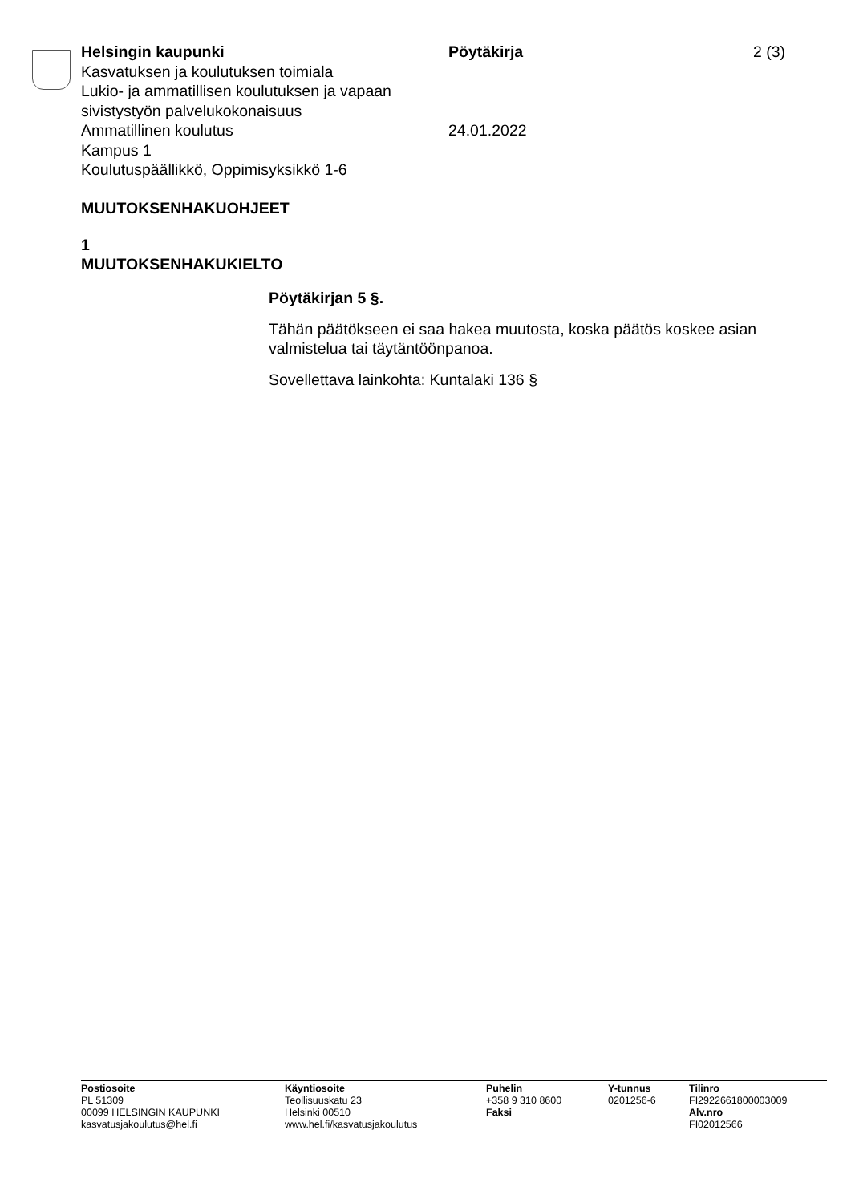Helsingin kaupunki
Kasvatuksen ja koulutuksen toimiala
Lukio- ja ammatillisen koulutuksen ja vapaan sivistystyön palvelukokonaisuus
Ammatillinen koulutus
Kampus 1
Koulutuspäällikkö, Oppimisyksikkö 1-6
Pöytäkirja
24.01.2022
2 (3)
MUUTOKSENHAKUOHJEET
1
MUUTOKSENHAKUKIELTO
Pöytäkirjan 5 §.
Tähän päätökseen ei saa hakea muutosta, koska päätös koskee asian valmistelua tai täytäntöönpanoa.
Sovellettava lainkohta: Kuntalaki 136 §
Postiosoite
PL 51309
00099 HELSINGIN KAUPUNKI
kasvatusjakoulutus@hel.fi
Käyntiosoite
Teollisuuskatu 23
Helsinki 00510
www.hel.fi/kasvatusjakoulutus
Puhelin
+358 9 310 8600
Faksi
Y-tunnus
0201256-6
Tilinro
FI2922661800003009
Alv.nro
FI02012566